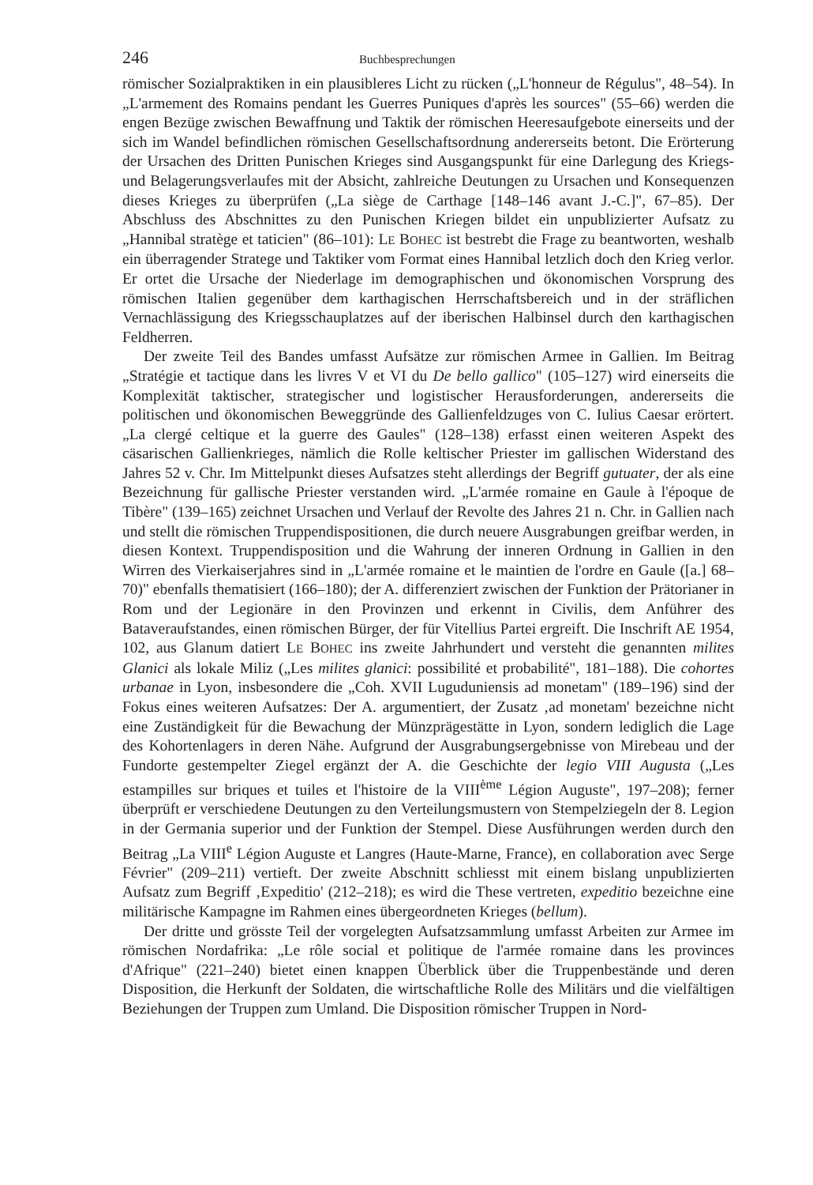246 Buchbesprechungen
römischer Sozialpraktiken in ein plausibleres Licht zu rücken („L'honneur de Régulus", 48–54). In „L'armement des Romains pendant les Guerres Puniques d'après les sources" (55–66) werden die engen Bezüge zwischen Bewaffnung und Taktik der römischen Heeresaufgebote einerseits und der sich im Wandel befindlichen römischen Gesellschaftsordnung andererseits betont. Die Erörterung der Ursachen des Dritten Punischen Krieges sind Ausgangspunkt für eine Darlegung des Kriegs- und Belagerungsverlaufes mit der Absicht, zahlreiche Deutungen zu Ursachen und Konsequenzen dieses Krieges zu überprüfen („La siège de Carthage [148–146 avant J.-C.]", 67–85). Der Abschluss des Abschnittes zu den Punischen Kriegen bildet ein unpublizierter Aufsatz zu „Hannibal stratège et taticien" (86–101): LE BOHEC ist bestrebt die Frage zu beantworten, weshalb ein überragender Stratege und Taktiker vom Format eines Hannibal letzlich doch den Krieg verlor. Er ortet die Ursache der Niederlage im demographischen und ökonomischen Vorsprung des römischen Italien gegenüber dem karthagischen Herrschaftsbereich und in der sträflichen Vernachlässigung des Kriegsschauplatzes auf der iberischen Halbinsel durch den karthagischen Feldherren.
Der zweite Teil des Bandes umfasst Aufsätze zur römischen Armee in Gallien. Im Beitrag „Stratégie et tactique dans les livres V et VI du De bello gallico" (105–127) wird einerseits die Komplexität taktischer, strategischer und logistischer Herausforderungen, andererseits die politischen und ökonomischen Beweggründe des Gallienfeldzuges von C. Iulius Caesar erörtert. „La clergé celtique et la guerre des Gaules" (128–138) erfasst einen weiteren Aspekt des cäsarischen Gallienkrieges, nämlich die Rolle keltischer Priester im gallischen Widerstand des Jahres 52 v. Chr. Im Mittelpunkt dieses Aufsatzes steht allerdings der Begriff gutuater, der als eine Bezeichnung für gallische Priester verstanden wird. „L'armée romaine en Gaule à l'époque de Tibère" (139–165) zeichnet Ursachen und Verlauf der Revolte des Jahres 21 n. Chr. in Gallien nach und stellt die römischen Truppendispositionen, die durch neuere Ausgrabungen greifbar werden, in diesen Kontext. Truppendisposition und die Wahrung der inneren Ordnung in Gallien in den Wirren des Vierkaiserjahres sind in „L'armée romaine et le maintien de l'ordre en Gaule ([a.] 68–70)" ebenfalls thematisiert (166–180); der A. differenziert zwischen der Funktion der Prätorianer in Rom und der Legionäre in den Provinzen und erkennt in Civilis, dem Anführer des Bataveraufstandes, einen römischen Bürger, der für Vitellius Partei ergreift. Die Inschrift AE 1954, 102, aus Glanum datiert LE BOHEC ins zweite Jahrhundert und versteht die genannten milites Glanici als lokale Miliz („Les milites glanici: possibilité et probabilité", 181–188). Die cohortes urbanae in Lyon, insbesondere die „Coh. XVII Luguduniensis ad monetam" (189–196) sind der Fokus eines weiteren Aufsatzes: Der A. argumentiert, der Zusatz ‚ad monetam' bezeichne nicht eine Zuständigkeit für die Bewachung der Münzprägestätte in Lyon, sondern lediglich die Lage des Kohortenlagers in deren Nähe. Aufgrund der Ausgrabungsergebnisse von Mirebeau und der Fundorte gestempelter Ziegel ergänzt der A. die Geschichte der legio VIII Augusta („Les estampilles sur briques et tuiles et l'histoire de la VIII<sup>ème</sup> Légion Auguste", 197–208); ferner überprüft er verschiedene Deutungen zu den Verteilungsmustern von Stempelziegeln der 8. Legion in der Germania superior und der Funktion der Stempel. Diese Ausführungen werden durch den Beitrag „La VIII<sup>e</sup> Légion Auguste et Langres (Haute-Marne, France), en collaboration avec Serge Février" (209–211) vertieft. Der zweite Abschnitt schliesst mit einem bislang unpublizierten Aufsatz zum Begriff ‚Expeditio' (212–218); es wird die These vertreten, expeditio bezeichne eine militärische Kampagne im Rahmen eines übergeordneten Krieges (bellum).
Der dritte und grösste Teil der vorgelegten Aufsatzsammlung umfasst Arbeiten zur Armee im römischen Nordafrika: „Le rôle social et politique de l'armée romaine dans les provinces d'Afrique" (221–240) bietet einen knappen Überblick über die Truppenbestände und deren Disposition, die Herkunft der Soldaten, die wirtschaftliche Rolle des Militärs und die vielfältigen Beziehungen der Truppen zum Umland. Die Disposition römischer Truppen in Nord-